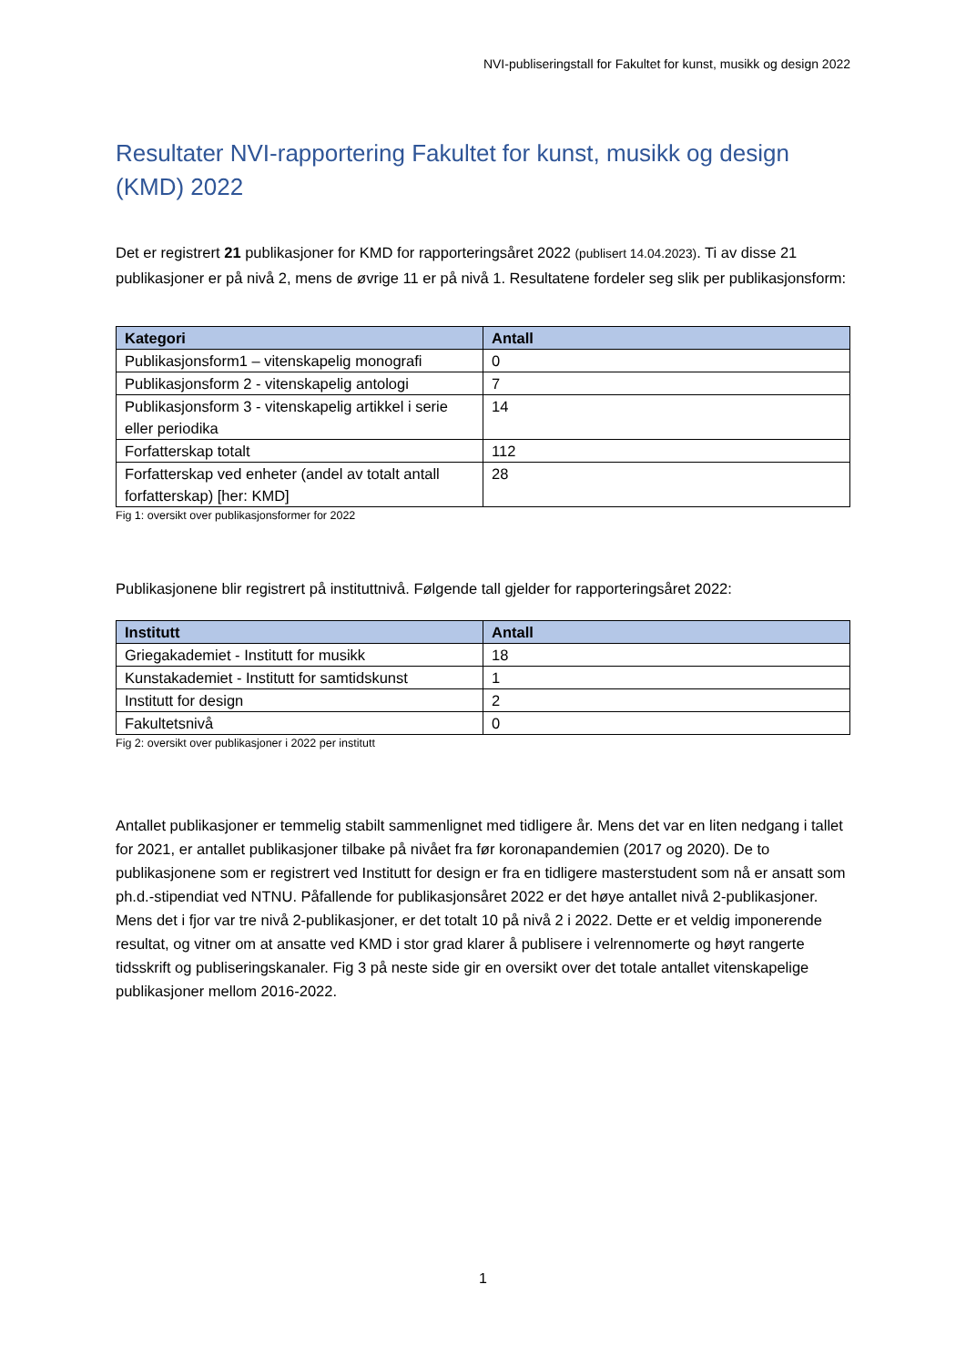NVI-publiseringstall for Fakultet for kunst, musikk og design 2022
Resultater NVI-rapportering Fakultet for kunst, musikk og design (KMD) 2022
Det er registrert 21 publikasjoner for KMD for rapporteringsåret 2022 (publisert 14.04.2023). Ti av disse 21 publikasjoner er på nivå 2, mens de øvrige 11 er på nivå 1. Resultatene fordeler seg slik per publikasjonsform:
| Kategori | Antall |
| --- | --- |
| Publikasjonsform1 – vitenskapelig monografi | 0 |
| Publikasjonsform 2 - vitenskapelig antologi | 7 |
| Publikasjonsform 3 - vitenskapelig artikkel i serie eller periodika | 14 |
| Forfatterskap totalt | 112 |
| Forfatterskap ved enheter (andel av totalt antall forfatterskap) [her: KMD] | 28 |
Fig 1: oversikt over publikasjonsformer for 2022
Publikasjonene blir registrert på instituttnivå. Følgende tall gjelder for rapporteringsåret 2022:
| Institutt | Antall |
| --- | --- |
| Griegakademiet - Institutt for musikk | 18 |
| Kunstakademiet - Institutt for samtidskunst | 1 |
| Institutt for design | 2 |
| Fakultetsnivå | 0 |
Fig 2: oversikt over publikasjoner i 2022 per institutt
Antallet publikasjoner er temmelig stabilt sammenlignet med tidligere år. Mens det var en liten nedgang i tallet for 2021, er antallet publikasjoner tilbake på nivået fra før koronapandemien (2017 og 2020). De to publikasjonene som er registrert ved Institutt for design er fra en tidligere masterstudent som nå er ansatt som ph.d.-stipendiat ved NTNU. Påfallende for publikasjonsåret 2022 er det høye antallet nivå 2-publikasjoner. Mens det i fjor var tre nivå 2-publikasjoner, er det totalt 10 på nivå 2 i 2022. Dette er et veldig imponerende resultat, og vitner om at ansatte ved KMD i stor grad klarer å publisere i velrennomerte og høyt rangerte tidsskrift og publiseringskanaler. Fig 3 på neste side gir en oversikt over det totale antallet vitenskapelige publikasjoner mellom 2016-2022.
1